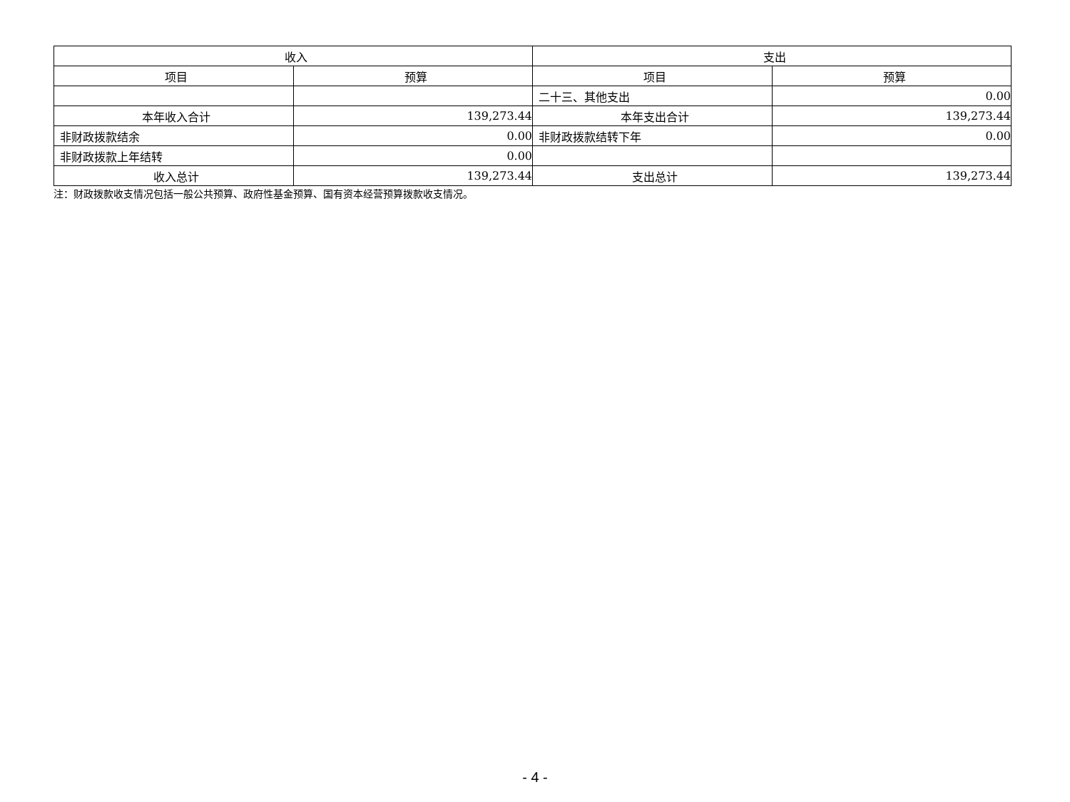| 收入 | | 支出 | |
| --- | --- | --- | --- |
| 项目 | 预算 | 项目 | 预算 |
| | | 二十三、其他支出 | 0.00 |
| 本年收入合计 | 139,273.44 | 本年支出合计 | 139,273.44 |
| 非财政拨款结余 | 0.00 | 非财政拨款结转下年 | 0.00 |
| 非财政拨款上年结转 | 0.00 | | |
| 收入总计 | 139,273.44 | 支出总计 | 139,273.44 |
注：财政拨款收支情况包括一般公共预算、政府性基金预算、国有资本经营预算拨款收支情况。
- 4 -